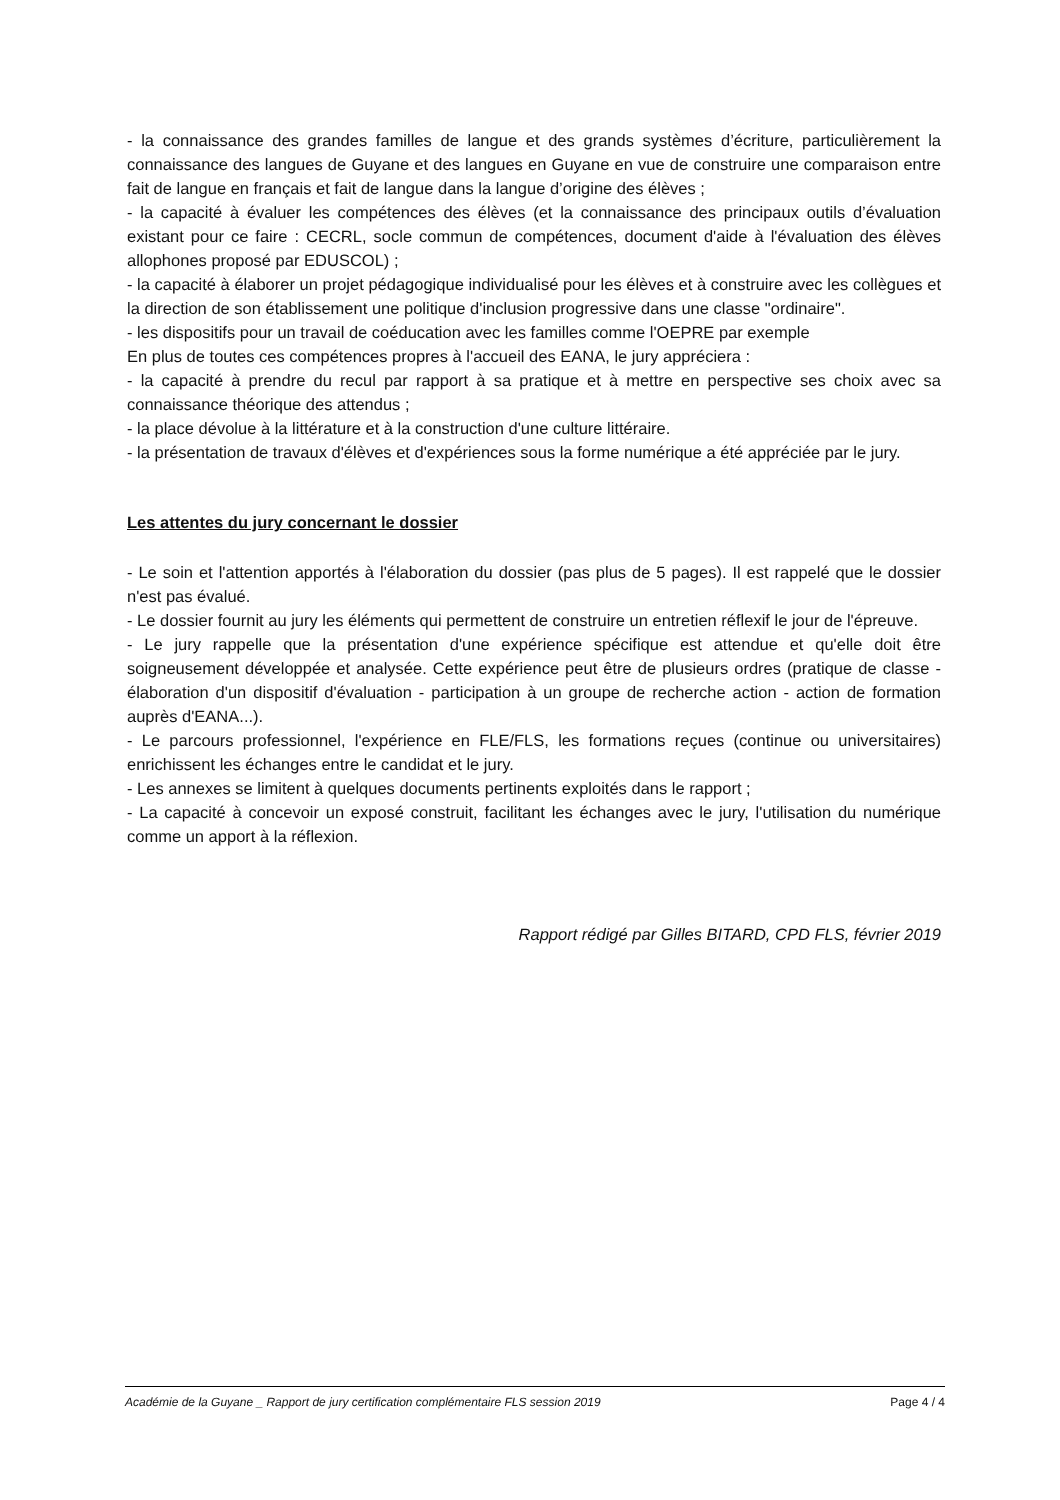- la connaissance des grandes familles de langue et des grands systèmes d’écriture, particulièrement la connaissance des langues de Guyane et des langues en Guyane en vue de construire une comparaison entre fait de langue en français et fait de langue dans la langue d’origine des élèves ;
- la capacité à évaluer les compétences des élèves (et la connaissance des principaux outils d’évaluation existant pour ce faire : CECRL, socle commun de compétences, document d'aide à l'évaluation des élèves allophones proposé par EDUSCOL) ;
- la capacité à élaborer un projet pédagogique individualisé pour les élèves et à construire avec les collègues et la direction de son établissement une politique d'inclusion progressive dans une classe "ordinaire".
- les dispositifs pour un travail de coéducation avec les familles comme l'OEPRE par exemple
En plus de toutes ces compétences propres à l'accueil des EANA, le jury appréciera :
- la capacité à prendre du recul par rapport à sa pratique et à mettre en perspective ses choix avec sa connaissance théorique des attendus ;
- la place dévolue à la littérature et à la construction d'une culture littéraire.
- la présentation de travaux d'élèves et d'expériences sous la forme numérique a été appréciée par le jury.
Les attentes du jury concernant le dossier
- Le soin et l'attention apportés à l'élaboration du dossier (pas plus de 5 pages). Il est rappelé que le dossier n'est pas évalué.
- Le dossier fournit au jury les éléments qui permettent de construire un entretien réflexif le jour de l'épreuve.
- Le jury rappelle que la présentation d'une expérience spécifique est attendue et qu'elle doit être soigneusement développée et analysée. Cette expérience peut être de plusieurs ordres (pratique de classe - élaboration d'un dispositif d'évaluation - participation à un groupe de recherche action - action de formation auprès d'EANA...).
- Le parcours professionnel, l'expérience en FLE/FLS, les formations reçues (continue ou universitaires) enrichissent les échanges entre le candidat et le jury.
- Les annexes se limitent à quelques documents pertinents exploités dans le rapport ;
- La capacité à concevoir un exposé construit, facilitant les échanges avec le jury, l'utilisation du numérique comme un apport à la réflexion.
Rapport rédigé par Gilles BITARD, CPD FLS, février 2019
Académie de la Guyane _ Rapport de jury certification complémentaire FLS session 2019 Page 4 / 4